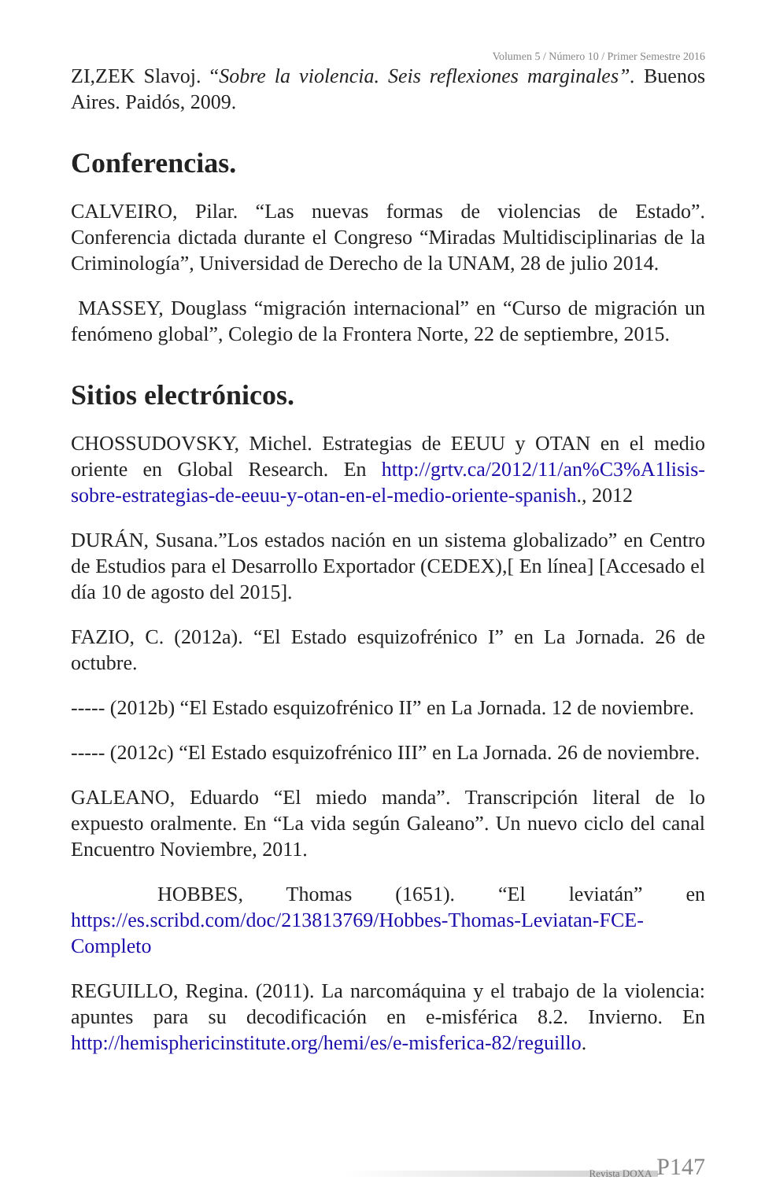Volumen 5 / Número 10 / Primer Semestre 2016
ZI,ZEK Slavoj. “Sobre la violencia. Seis reflexiones marginales”. Buenos Aires. Paidós, 2009.
Conferencias.
CALVEIRO, Pilar. “Las nuevas formas de violencias de Estado”. Conferencia dictada durante el Congreso “Miradas Multidisciplinarias de la Criminología”, Universidad de Derecho de la UNAM, 28 de julio 2014.
MASSEY, Douglass “migración internacional” en “Curso de migración un fenómeno global”, Colegio de la Frontera Norte, 22 de septiembre, 2015.
Sitios electrónicos.
CHOSSUDOVSKY, Michel. Estrategias de EEUU y OTAN en el medio oriente en Global Research. En http://grtv.ca/2012/11/an%C3%A1lisis-sobre-estrategias-de-eeuu-y-otan-en-el-medio-oriente-spanish., 2012
DURÁN, Susana.”Los estados nación en un sistema globalizado” en Centro de Estudios para el Desarrollo Exportador (CEDEX),[ En línea] [Accesado el día 10 de agosto del 2015].
FAZIO, C. (2012a). “El Estado esquizofrénico I” en La Jornada. 26 de octubre.
----- (2012b) “El Estado esquizofrénico II” en La Jornada. 12 de noviembre.
----- (2012c) “El Estado esquizofrénico III” en La Jornada. 26 de noviembre.
GALEANO, Eduardo “El miedo manda”. Transcripción literal de lo expuesto oralmente. En “La vida según Galeano”. Un nuevo ciclo del canal Encuentro Noviembre, 2011.
HOBBES, Thomas (1651). “El leviatán” en https://es.scribd.com/doc/213813769/Hobbes-Thomas-Leviatan-FCE-Completo
REGUILLO, Regina. (2011). La narcomáquina y el trabajo de la violencia: apuntes para su decodificación en e-misférica 8.2. Invierno. En http://hemisphericinstitute.org/hemi/es/e-misferica-82/reguillo.
Revista DOXA P147